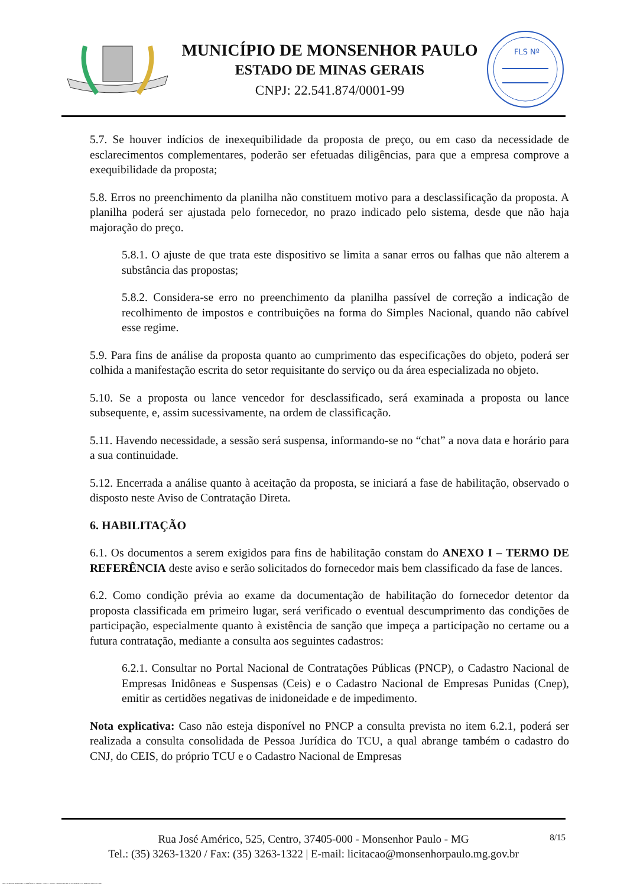MUNICÍPIO DE MONSENHOR PAULO
ESTADO DE MINAS GERAIS
CNPJ: 22.541.874/0001-99
FLS Nº
5.7. Se houver indícios de inexequibilidade da proposta de preço, ou em caso da necessidade de esclarecimentos complementares, poderão ser efetuadas diligências, para que a empresa comprove a exequibilidade da proposta;
5.8. Erros no preenchimento da planilha não constituem motivo para a desclassificação da proposta. A planilha poderá ser ajustada pelo fornecedor, no prazo indicado pelo sistema, desde que não haja majoração do preço.
5.8.1. O ajuste de que trata este dispositivo se limita a sanar erros ou falhas que não alterem a substância das propostas;
5.8.2. Considera-se erro no preenchimento da planilha passível de correção a indicação de recolhimento de impostos e contribuições na forma do Simples Nacional, quando não cabível esse regime.
5.9. Para fins de análise da proposta quanto ao cumprimento das especificações do objeto, poderá ser colhida a manifestação escrita do setor requisitante do serviço ou da área especializada no objeto.
5.10. Se a proposta ou lance vencedor for desclassificado, será examinada a proposta ou lance subsequente, e, assim sucessivamente, na ordem de classificação.
5.11. Havendo necessidade, a sessão será suspensa, informando-se no “chat” a nova data e horário para a sua continuidade.
5.12. Encerrada a análise quanto à aceitação da proposta, se iniciará a fase de habilitação, observado o disposto neste Aviso de Contratação Direta.
6. HABILITAÇÃO
6.1. Os documentos a serem exigidos para fins de habilitação constam do ANEXO I – TERMO DE REFERÊNCIA deste aviso e serão solicitados do fornecedor mais bem classificado da fase de lances.
6.2. Como condição prévia ao exame da documentação de habilitação do fornecedor detentor da proposta classificada em primeiro lugar, será verificado o eventual descumprimento das condições de participação, especialmente quanto à existência de sanção que impeça a participação no certame ou a futura contratação, mediante a consulta aos seguintes cadastros:
6.2.1. Consultar no Portal Nacional de Contratações Públicas (PNCP), o Cadastro Nacional de Empresas Inidôneas e Suspensas (Ceis) e o Cadastro Nacional de Empresas Punidas (Cnep), emitir as certidões negativas de inidoneidade e de impedimento.
Nota explicativa: Caso não esteja disponível no PNCP a consulta prevista no item 6.2.1, poderá ser realizada a consulta consolidada de Pessoa Jurídica do TCU, a qual abrange também o cadastro do CNJ, do CEIS, do próprio TCU e o Cadastro Nacional de Empresas
Rua José Américo, 525, Centro, 37405-000 - Monsenhor Paulo - MG
Tel.: (35) 3263-1320 / Fax: (35) 3263-1322 | E-mail: licitacao@monsenhorpaulo.mg.gov.br
8/15
780 - AVISO DE DISPENSA ELETRÔNICA - GERAL - NLLC - ATIVO - APROVADO DLA - BASE PARA AS DEMAIS EXCETO SRP